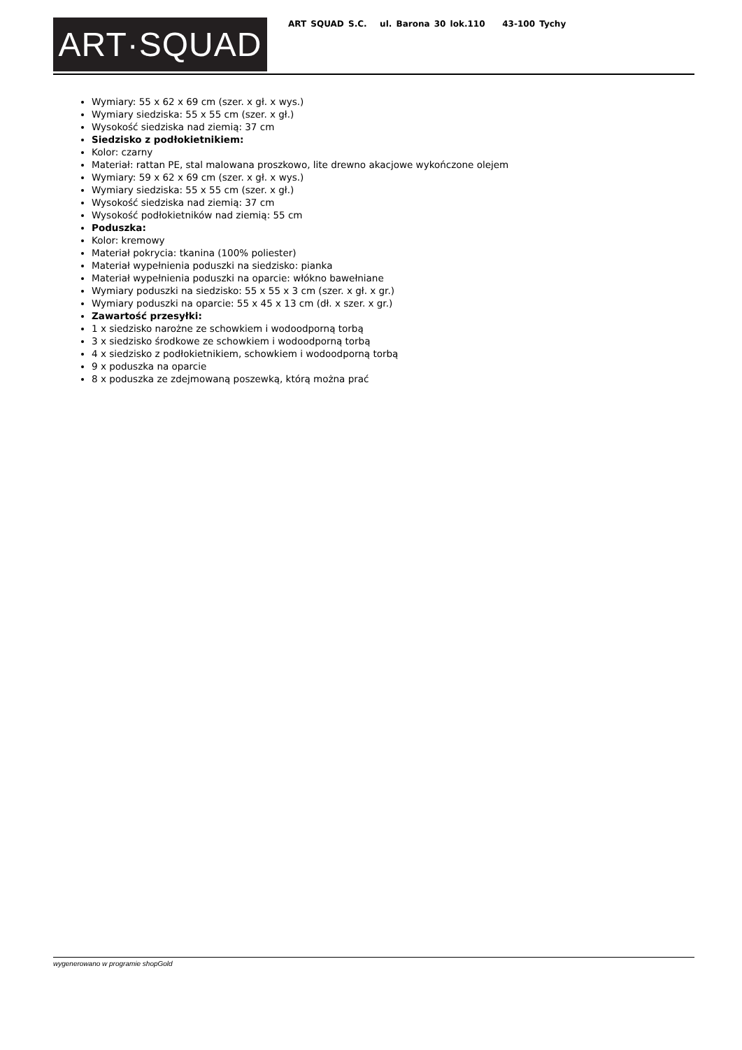ART·SQUAD
ART SQUAD S.C. ul. Barona 30 lok.110 43-100 Tychy
Wymiary: 55 x 62 x 69 cm (szer. x gł. x wys.)
Wymiary siedziska: 55 x 55 cm (szer. x gł.)
Wysokość siedziska nad ziemią: 37 cm
Siedzisko z podłokietnikiem:
Kolor: czarny
Materiał: rattan PE, stal malowana proszkowo, lite drewno akacjowe wykończone olejem
Wymiary: 59 x 62 x 69 cm (szer. x gł. x wys.)
Wymiary siedziska: 55 x 55 cm (szer. x gł.)
Wysokość siedziska nad ziemią: 37 cm
Wysokość podłokietników nad ziemią: 55 cm
Poduszka:
Kolor: kremowy
Materiał pokrycia: tkanina (100% poliester)
Materiał wypełnienia poduszki na siedzisko: pianka
Materiał wypełnienia poduszki na oparcie: włókno bawełniane
Wymiary poduszki na siedzisko: 55 x 55 x 3 cm (szer. x gł. x gr.)
Wymiary poduszki na oparcie: 55 x 45 x 13 cm (dł. x szer. x gr.)
Zawartość przesyłki:
1 x siedzisko narożne ze schowkiem i wodoodporną torbą
3 x siedzisko środkowe ze schowkiem i wodoodporną torbą
4 x siedzisko z podłokietnikiem, schowkiem i wodoodporną torbą
9 x poduszka na oparcie
8 x poduszka ze zdejmowaną poszewką, którą można prać
wygenerowano w programie shopGold